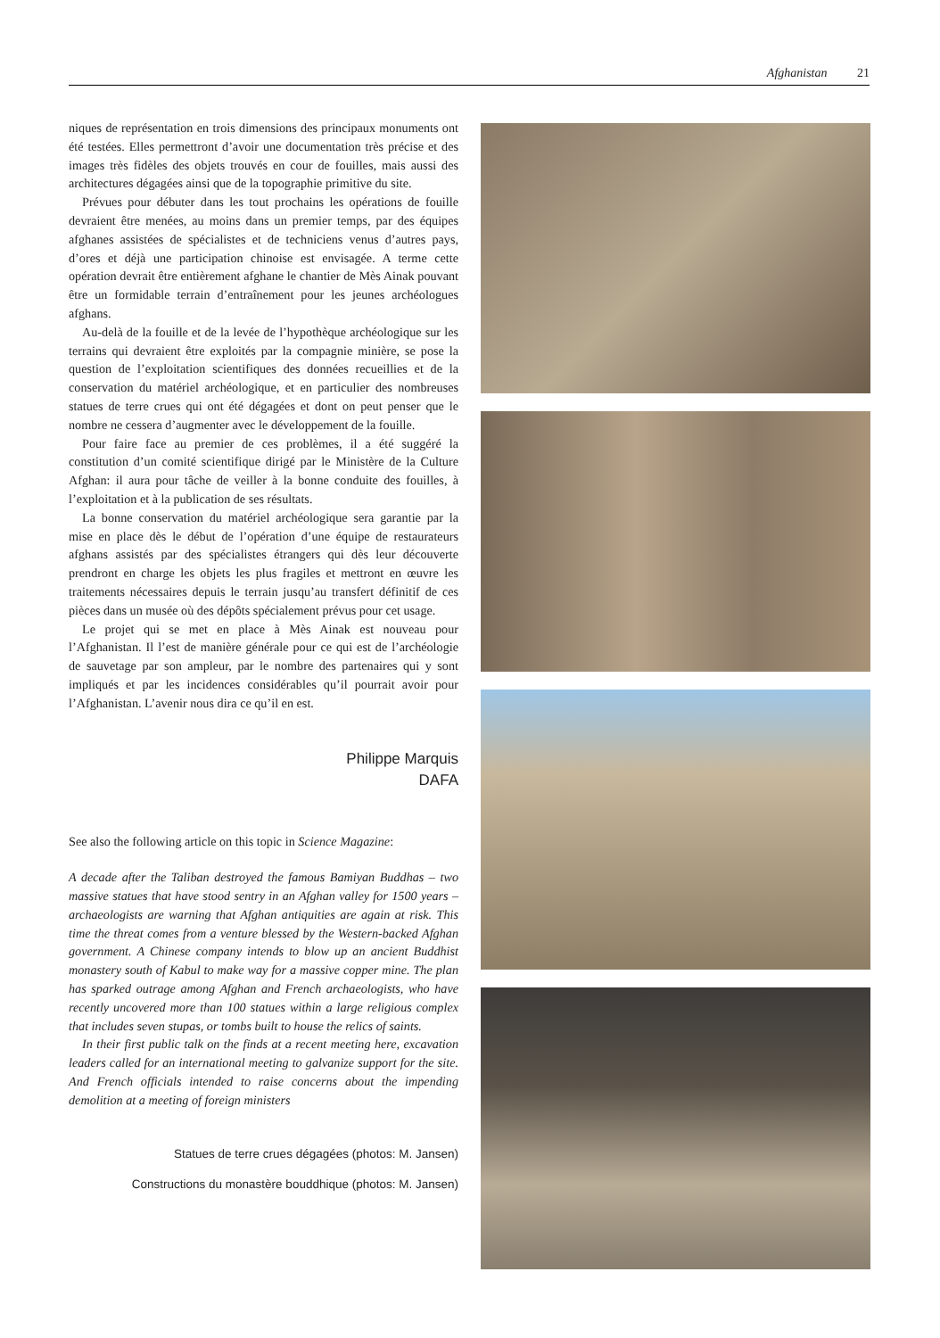Afghanistan 21
niques de représentation en trois dimensions des principaux monuments ont été testées. Elles permettront d’avoir une documentation très précise et des images très fidèles des objets trouvés en cour de fouilles, mais aussi des architectures dégagées ainsi que de la topographie primitive du site.
Prévues pour débuter dans les tout prochains les opérations de fouille devraient être menées, au moins dans un premier temps, par des équipes afghanes assistées de spécialistes et de techniciens venus d’autres pays, d’ores et déjà une participation chinoise est envisagée. A terme cette opération devrait être entièrement afghane le chantier de Mès Ainak pouvant être un formidable terrain d’entraînement pour les jeunes archéologues afghans.
Au-delà de la fouille et de la levée de l’hypothèque archéologique sur les terrains qui devraient être exploités par la compagnie minière, se pose la question de l’exploitation scientifiques des données recueillies et de la conservation du matériel archéologique, et en particulier des nombreuses statues de terre crues qui ont été dégagées et dont on peut penser que le nombre ne cessera d’augmenter avec le développement de la fouille.
Pour faire face au premier de ces problèmes, il a été suggéré la constitution d’un comité scientifique dirigé par le Ministère de la Culture Afghan: il aura pour tâche de veiller à la bonne conduite des fouilles, à l’exploitation et à la publication de ses résultats.
La bonne conservation du matériel archéologique sera garantie par la mise en place dès le début de l’opération d’une équipe de restaurateurs afghans assistés par des spécialistes étrangers qui dès leur découverte prendront en charge les objets les plus fragiles et mettront en œuvre les traitements nécessaires depuis le terrain jusqu’au transfert définitif de ces pièces dans un musée où des dépôts spécialement prévus pour cet usage.
Le projet qui se met en place à Mès Ainak est nouveau pour l’Afghanistan. Il l’est de manière générale pour ce qui est de l’archéologie de sauvetage par son ampleur, par le nombre des partenaires qui y sont impliqués et par les incidences considérables qu’il pourrait avoir pour l’Afghanistan. L’avenir nous dira ce qu’il en est.
Philippe Marquis
DAFA
See also the following article on this topic in Science Magazine:
A decade after the Taliban destroyed the famous Bamiyan Buddhas – two massive statues that have stood sentry in an Afghan valley for 1500 years – archaeologists are warning that Afghan antiquities are again at risk. This time the threat comes from a venture blessed by the Western-backed Afghan government. A Chinese company intends to blow up an ancient Buddhist monastery south of Kabul to make way for a massive copper mine. The plan has sparked outrage among Afghan and French archaeologists, who have recently uncovered more than 100 statues within a large religious complex that includes seven stupas, or tombs built to house the relics of saints.
In their first public talk on the finds at a recent meeting here, excavation leaders called for an international meeting to galvanize support for the site. And French officials intended to raise concerns about the impending demolition at a meeting of foreign ministers
Statues de terre crues dégagées (photos: M. Jansen)
Constructions du monastère bouddhique (photos: M. Jansen)